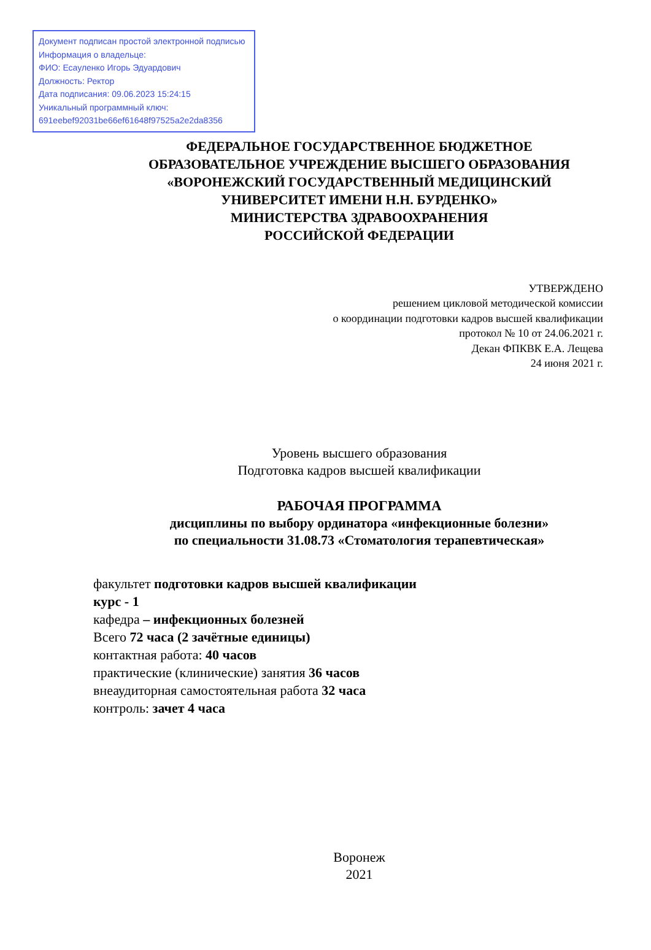Документ подписан простой электронной подписью
Информация о владельце:
ФИО: Есауленко Игорь Эдуардович
Должность: Ректор
Дата подписания: 09.06.2023 15:24:15
Уникальный программный ключ:
691eebef92031be66ef61648f97525a2e2da8356
ФЕДЕРАЛЬНОЕ ГОСУДАРСТВЕННОЕ БЮДЖЕТНОЕ
ОБРАЗОВАТЕЛЬНОЕ УЧРЕЖДЕНИЕ ВЫСШЕГО ОБРАЗОВАНИЯ
«ВОРОНЕЖСКИЙ ГОСУДАРСТВЕННЫЙ МЕДИЦИНСКИЙ
УНИВЕРСИТЕТ ИМЕНИ Н.Н. БУРДЕНКО»
МИНИСТЕРСТВА ЗДРАВООХРАНЕНИЯ
РОССИЙСКОЙ ФЕДЕРАЦИИ
УТВЕРЖДЕНО
решением цикловой методической комиссии
о координации подготовки кадров высшей квалификации
протокол № 10 от 24.06.2021 г.
Декан ФПКВК Е.А. Лещева
24 июня 2021 г.
Уровень высшего образования
Подготовка кадров высшей квалификации
РАБОЧАЯ ПРОГРАММА
дисциплины по выбору ординатора «инфекционные болезни»
по специальности 31.08.73 «Стоматология терапевтическая»
факультет подготовки кадров высшей квалификации
курс - 1
кафедра – инфекционных болезней
Всего 72 часа (2 зачётные единицы)
контактная работа: 40 часов
практические (клинические) занятия 36 часов
внеаудиторная самостоятельная работа 32 часа
контроль: зачет 4 часа
Воронеж
2021